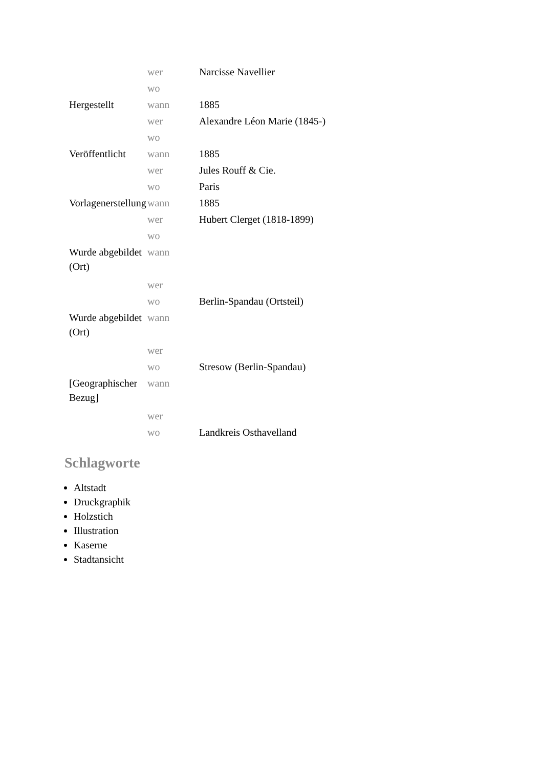| | wer | Narcisse Navellier |
| | wo | |
| Hergestellt | wann | 1885 |
| | wer | Alexandre Léon Marie (1845-) |
| | wo | |
| Veröffentlicht | wann | 1885 |
| | wer | Jules Rouff & Cie. |
| | wo | Paris |
| Vorlagenerstellung | wann | 1885 |
| | wer | Hubert Clerget (1818-1899) |
| | wo | |
| Wurde abgebildet (Ort) | wann | |
| | wer | |
| | wo | Berlin-Spandau (Ortsteil) |
| Wurde abgebildet (Ort) | wann | |
| | wer | |
| | wo | Stresow (Berlin-Spandau) |
| [Geographischer Bezug] | wann | |
| | wer | |
| | wo | Landkreis Osthavelland |
Schlagworte
Altstadt
Druckgraphik
Holzstich
Illustration
Kaserne
Stadtansicht